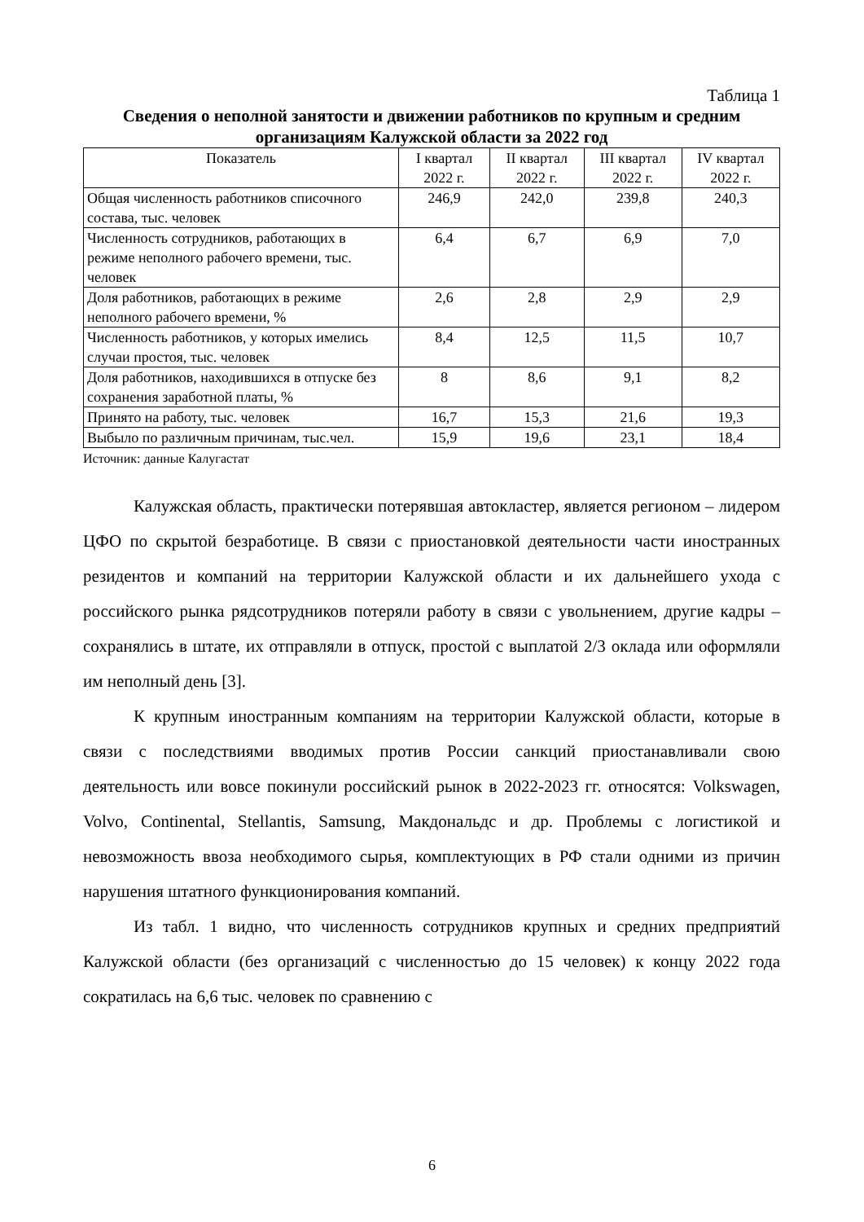Таблица 1
Сведения о неполной занятости и движении работников по крупным и средним организациям Калужской области за 2022 год
| Показатель | I квартал 2022 г. | II квартал 2022 г. | III квартал 2022 г. | IV квартал 2022 г. |
| --- | --- | --- | --- | --- |
| Общая численность работников списочного состава, тыс. человек | 246,9 | 242,0 | 239,8 | 240,3 |
| Численность сотрудников, работающих в режиме неполного рабочего времени, тыс. человек | 6,4 | 6,7 | 6,9 | 7,0 |
| Доля работников, работающих в режиме неполного рабочего времени, % | 2,6 | 2,8 | 2,9 | 2,9 |
| Численность работников, у которых имелись случаи простоя, тыс. человек | 8,4 | 12,5 | 11,5 | 10,7 |
| Доля работников, находившихся в отпуске без сохранения заработной платы, % | 8 | 8,6 | 9,1 | 8,2 |
| Принято на работу, тыс. человек | 16,7 | 15,3 | 21,6 | 19,3 |
| Выбыло по различным причинам, тыс.чел. | 15,9 | 19,6 | 23,1 | 18,4 |
Источник: данные Калугастат
Калужская область, практически потерявшая автокластер, является регионом – лидером ЦФО по скрытой безработице. В связи с приостановкой деятельности части иностранных резидентов и компаний на территории Калужской области и их дальнейшего ухода с российского рынка рядсотрудников потеряли работу в связи с увольнением, другие кадры – сохранялись в штате, их отправляли в отпуск, простой с выплатой 2/3 оклада или оформляли им неполный день [3].
К крупным иностранным компаниям на территории Калужской области, которые в связи с последствиями вводимых против России санкций приостанавливали свою деятельность или вовсе покинули российский рынок в 2022-2023 гг. относятся: Volkswagen, Volvo, Continental, Stellantis, Samsung, Макдональдс и др. Проблемы с логистикой и невозможность ввоза необходимого сырья, комплектующих в РФ стали одними из причин нарушения штатного функционирования компаний.
Из табл. 1 видно, что численность сотрудников крупных и средних предприятий Калужской области (без организаций с численностью до 15 человек) к концу 2022 года сократилась на 6,6 тыс. человек по сравнению с
6